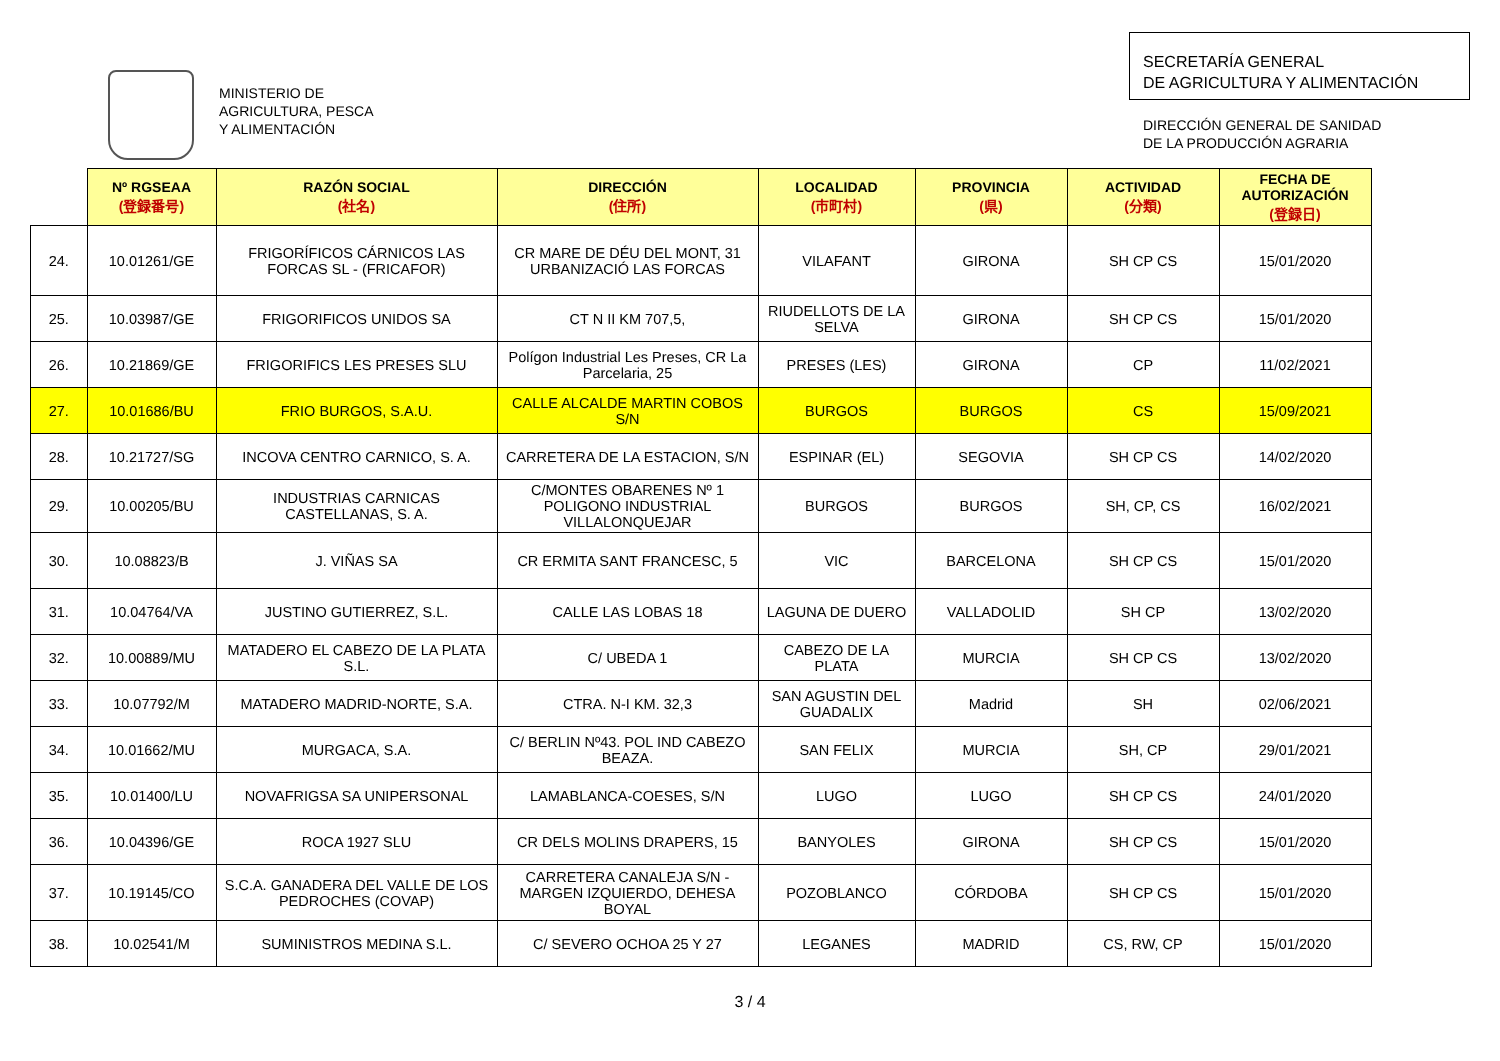MINISTERIO DE
AGRICULTURA, PESCA
Y ALIMENTACIÓN
SECRETARÍA GENERAL
DE AGRICULTURA Y ALIMENTACIÓN
DIRECCIÓN GENERAL DE SANIDAD
DE LA PRODUCCIÓN AGRARIA
| | Nº RGSEAA (登録番号) | RAZÓN SOCIAL (社名) | DIRECCIÓN (住所) | LOCALIDAD (市町村) | PROVINCIA (県) | ACTIVIDAD (分類) | FECHA DE AUTORIZACIÓN (登録日) |
| --- | --- | --- | --- | --- | --- | --- | --- |
| 24. | 10.01261/GE | FRIGORÍFICOS CÁRNICOS LAS FORCAS SL - (FRICAFOR) | CR MARE DE DÉU DEL MONT, 31 URBANIZACIÓ LAS FORCAS | VILAFANT | GIRONA | SH CP CS | 15/01/2020 |
| 25. | 10.03987/GE | FRIGORIFICOS UNIDOS SA | CT N II KM 707,5, | RIUDELLOTS DE LA SELVA | GIRONA | SH CP CS | 15/01/2020 |
| 26. | 10.21869/GE | FRIGORIFICS LES PRESES SLU | Polígon Industrial Les Preses, CR La Parcelaria, 25 | PRESES (LES) | GIRONA | CP | 11/02/2021 |
| 27. | 10.01686/BU | FRIO BURGOS, S.A.U. | CALLE ALCALDE MARTIN COBOS S/N | BURGOS | BURGOS | CS | 15/09/2021 |
| 28. | 10.21727/SG | INCOVA CENTRO CARNICO, S. A. | CARRETERA DE LA ESTACION, S/N | ESPINAR (EL) | SEGOVIA | SH CP CS | 14/02/2020 |
| 29. | 10.00205/BU | INDUSTRIAS CARNICAS CASTELLANAS, S. A. | C/MONTES OBARENES Nº 1 POLIGONO INDUSTRIAL VILLALONQUEJAR | BURGOS | BURGOS | SH, CP, CS | 16/02/2021 |
| 30. | 10.08823/B | J. VIÑAS SA | CR ERMITA SANT FRANCESC, 5 | VIC | BARCELONA | SH CP CS | 15/01/2020 |
| 31. | 10.04764/VA | JUSTINO GUTIERREZ, S.L. | CALLE LAS LOBAS 18 | LAGUNA DE DUERO | VALLADOLID | SH CP | 13/02/2020 |
| 32. | 10.00889/MU | MATADERO EL CABEZO DE LA PLATA S.L. | C/ UBEDA 1 | CABEZO DE LA PLATA | MURCIA | SH CP CS | 13/02/2020 |
| 33. | 10.07792/M | MATADERO MADRID-NORTE, S.A. | CTRA. N-I KM. 32,3 | SAN AGUSTIN DEL GUADALIX | Madrid | SH | 02/06/2021 |
| 34. | 10.01662/MU | MURGACA, S.A. | C/ BERLIN Nº43. POL IND CABEZO BEAZA. | SAN FELIX | MURCIA | SH, CP | 29/01/2021 |
| 35. | 10.01400/LU | NOVAFRIGSA SA UNIPERSONAL | LAMABLANCA-COESES, S/N | LUGO | LUGO | SH CP CS | 24/01/2020 |
| 36. | 10.04396/GE | ROCA 1927 SLU | CR DELS MOLINS DRAPERS, 15 | BANYOLES | GIRONA | SH CP CS | 15/01/2020 |
| 37. | 10.19145/CO | S.C.A. GANADERA DEL VALLE DE LOS PEDROCHES (COVAP) | CARRETERA CANALEJA S/N - MARGEN IZQUIERDO, DEHESA BOYAL | POZOBLANCO | CÓRDOBA | SH CP CS | 15/01/2020 |
| 38. | 10.02541/M | SUMINISTROS MEDINA S.L. | C/ SEVERO OCHOA 25 Y 27 | LEGANES | MADRID | CS, RW, CP | 15/01/2020 |
3 / 4